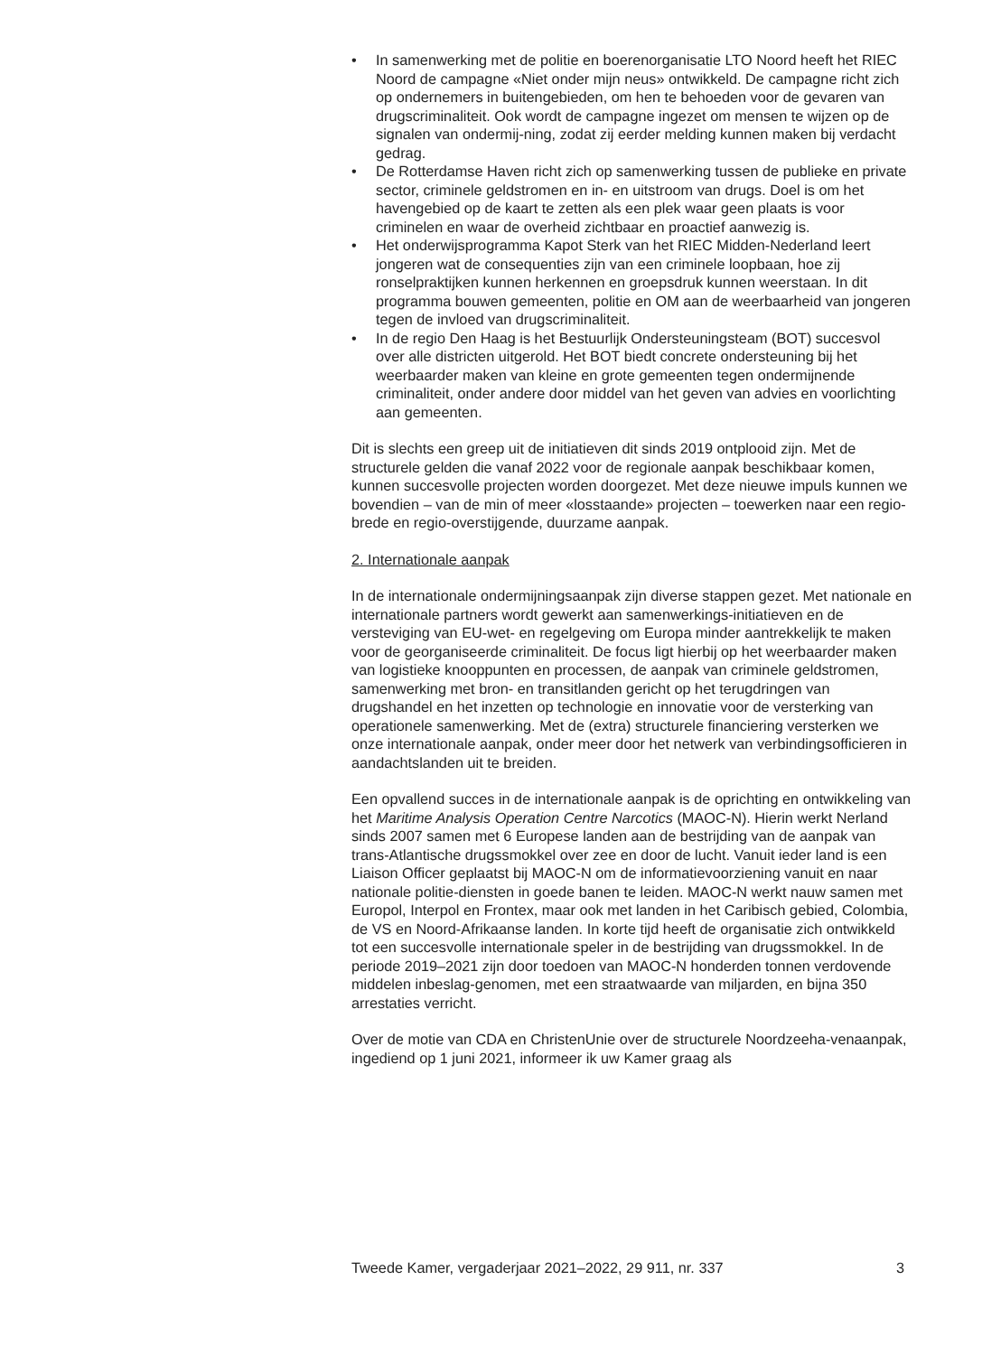• In samenwerking met de politie en boerenorganisatie LTO Noord heeft het RIEC Noord de campagne «Niet onder mijn neus» ontwikkeld. De campagne richt zich op ondernemers in buitengebieden, om hen te behoeden voor de gevaren van drugscriminaliteit. Ook wordt de campagne ingezet om mensen te wijzen op de signalen van ondermij-ning, zodat zij eerder melding kunnen maken bij verdacht gedrag.
• De Rotterdamse Haven richt zich op samenwerking tussen de publieke en private sector, criminele geldstromen en in- en uitstroom van drugs. Doel is om het havengebied op de kaart te zetten als een plek waar geen plaats is voor criminelen en waar de overheid zichtbaar en proactief aanwezig is.
• Het onderwijsprogramma Kapot Sterk van het RIEC Midden-Nederland leert jongeren wat de consequenties zijn van een criminele loopbaan, hoe zij ronselpraktijken kunnen herkennen en groepsdruk kunnen weerstaan. In dit programma bouwen gemeenten, politie en OM aan de weerbaarheid van jongeren tegen de invloed van drugscriminaliteit.
• In de regio Den Haag is het Bestuurlijk Ondersteuningsteam (BOT) succesvol over alle districten uitgerold. Het BOT biedt concrete ondersteuning bij het weerbaarder maken van kleine en grote gemeenten tegen ondermijnende criminaliteit, onder andere door middel van het geven van advies en voorlichting aan gemeenten.
Dit is slechts een greep uit de initiatieven dit sinds 2019 ontplooid zijn. Met de structurele gelden die vanaf 2022 voor de regionale aanpak beschikbaar komen, kunnen succesvolle projecten worden doorgezet. Met deze nieuwe impuls kunnen we bovendien – van de min of meer «losstaande» projecten – toewerken naar een regio-brede en regio-overstijgende, duurzame aanpak.
2. Internationale aanpak
In de internationale ondermijningsaanpak zijn diverse stappen gezet. Met nationale en internationale partners wordt gewerkt aan samenwerkings-initiatieven en de versteviging van EU-wet- en regelgeving om Europa minder aantrekkelijk te maken voor de georganiseerde criminaliteit. De focus ligt hierbij op het weerbaarder maken van logistieke knooppunten en processen, de aanpak van criminele geldstromen, samenwerking met bron- en transitlanden gericht op het terugdringen van drugshandel en het inzetten op technologie en innovatie voor de versterking van operationele samenwerking. Met de (extra) structurele financiering versterken we onze internationale aanpak, onder meer door het netwerk van verbindingsofficieren in aandachtslanden uit te breiden.
Een opvallend succes in de internationale aanpak is de oprichting en ontwikkeling van het Maritime Analysis Operation Centre Narcotics (MAOC-N). Hierin werkt Nerland sinds 2007 samen met 6 Europese landen aan de bestrijding van de aanpak van trans-Atlantische drugssmokkel over zee en door de lucht. Vanuit ieder land is een Liaison Officer geplaatst bij MAOC-N om de informatievoorziening vanuit en naar nationale politie-diensten in goede banen te leiden. MAOC-N werkt nauw samen met Europol, Interpol en Frontex, maar ook met landen in het Caribisch gebied, Colombia, de VS en Noord-Afrikaanse landen. In korte tijd heeft de organisatie zich ontwikkeld tot een succesvolle internationale speler in de bestrijding van drugssmokkel. In de periode 2019–2021 zijn door toedoen van MAOC-N honderden tonnen verdovende middelen inbeslag-genomen, met een straatwaarde van miljarden, en bijna 350 arrestaties verricht.
Over de motie van CDA en ChristenUnie over de structurele Noordzeeha-venaanpak, ingediend op 1 juni 2021, informeer ik uw Kamer graag als
Tweede Kamer, vergaderjaar 2021–2022, 29 911, nr. 337 3